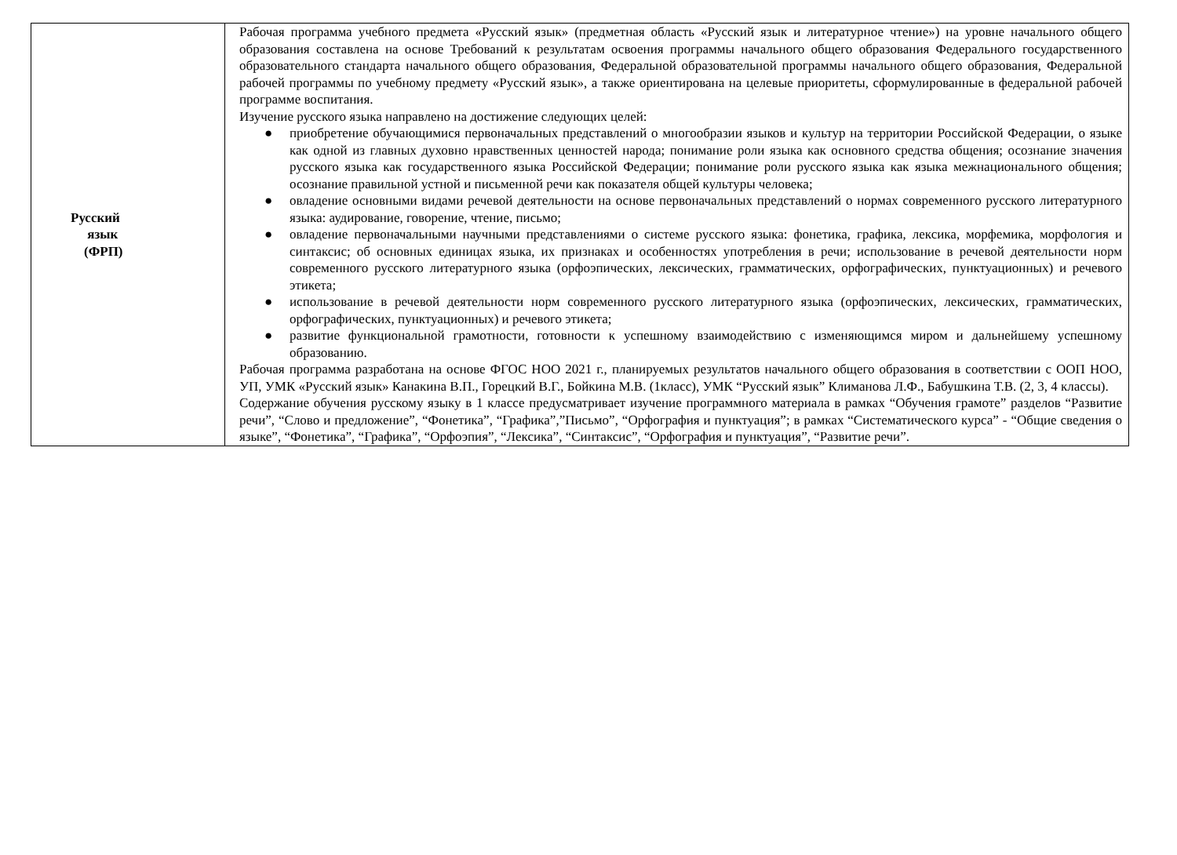| Русский язык (ФРП) | Рабочая программа учебного предмета «Русский язык» (предметная область «Русский язык и литературное чтение») на уровне начального общего образования составлена на основе Требований к результатам освоения программы начального общего образования Федерального государственного образовательного стандарта начального общего образования, Федеральной образовательной программы начального общего образования, Федеральной рабочей программы по учебному предмету «Русский язык», а также ориентирована на целевые приоритеты, сформулированные в федеральной рабочей программе воспитания. Изучение русского языка направлено на достижение следующих целей: ● приобретение обучающимися первоначальных представлений о многообразии языков и культур на территории Российской Федерации, о языке как одной из главных духовно нравственных ценностей народа; понимание роли языка как основного средства общения; осознание значения русского языка как государственного языка Российской Федерации; понимание роли русского языка как языка межнационального общения; осознание правильной устной и письменной речи как показателя общей культуры человека; ● овладение основными видами речевой деятельности на основе первоначальных представлений о нормах современного русского литературного языка: аудирование, говорение, чтение, письмо; ● овладение первоначальными научными представлениями о системе русского языка: фонетика, графика, лексика, морфемика, морфология и синтаксис; об основных единицах языка, их признаках и особенностях употребления в речи; использование в речевой деятельности норм современного русского литературного языка (орфоэпических, лексических, грамматических, орфографических, пунктуационных) и речевого этикета; ● использование в речевой деятельности норм современного русского литературного языка (орфоэпических, лексических, грамматических, орфографических, пунктуационных) и речевого этикета; ● развитие функциональной грамотности, готовности к успешному взаимодействию с изменяющимся миром и дальнейшему успешному образованию. Рабочая программа разработана на основе ФГОС НОО 2021 г., планируемых результатов начального общего образования в соответствии с ООП НОО, УП, УМК «Русский язык» Канакина В.П., Горецкий В.Г., Бойкина М.В. (1класс), УМК “Русский язык” Климанова Л.Ф., Бабушкина Т.В. (2, 3, 4 классы). Содержание обучения русскому языку в 1 классе предусматривает изучение программного материала в рамках “Обучения грамоте” разделов “Развитие речи”, “Слово и предложение”, “Фонетика”, “Графика”,”Письмо”, “Орфография и пунктуация”; в рамках “Систематического курса” - “Общие сведения о языке”, “Фонетика”, “Графика”, “Орфоэпия”, “Лексика”, “Синтаксис”, “Орфография и пунктуация”, “Развитие речи”. |